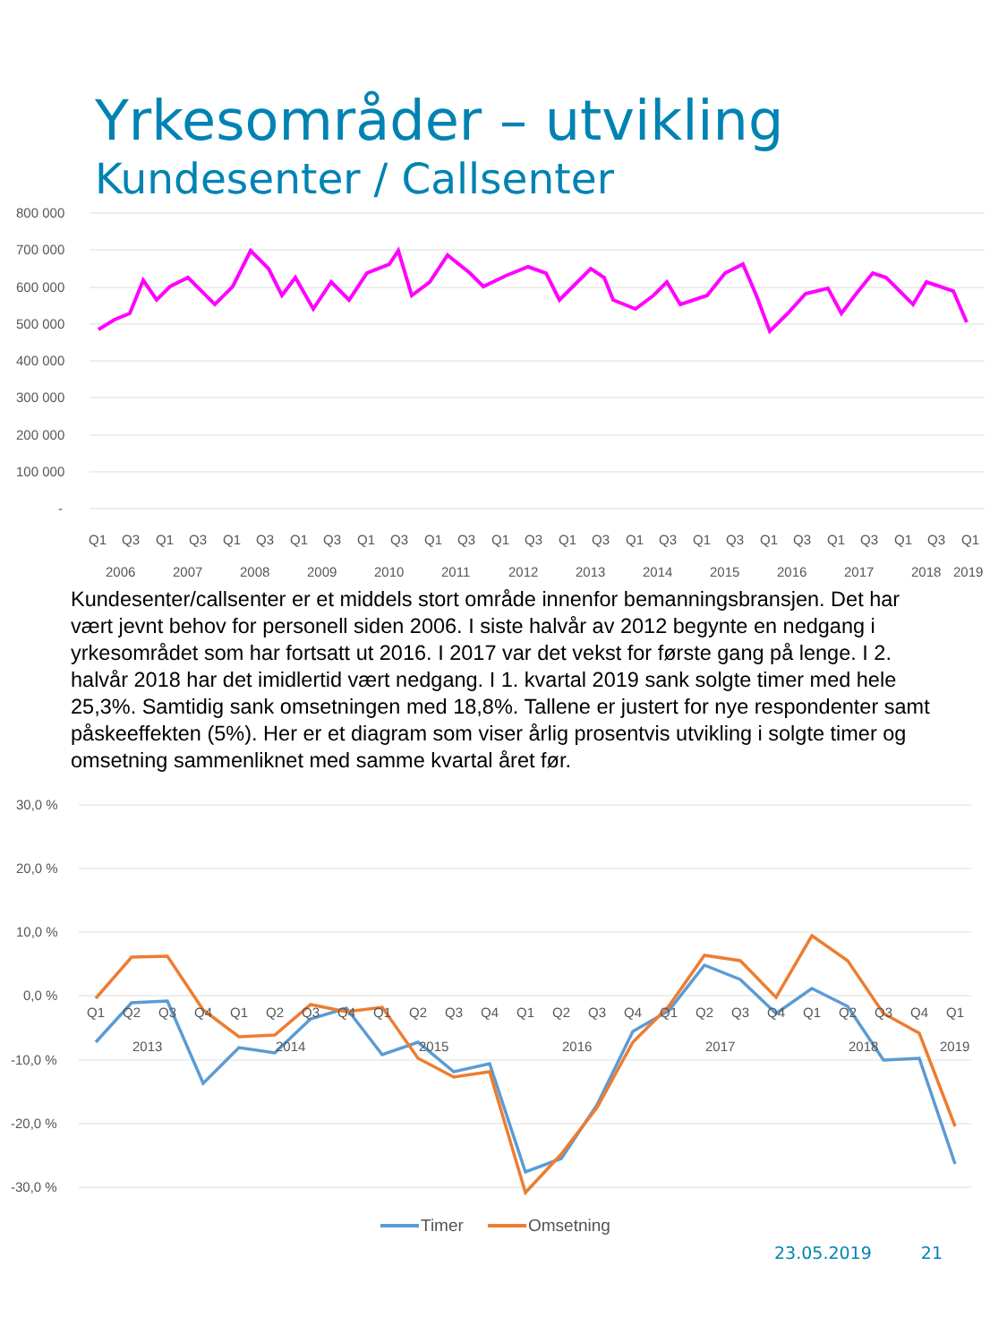Yrkesområder – utvikling
Kundesenter / Callsenter
800 000
700 000
600 000
500 000
400 000
300 000
200 000
100 000
-
Q1
Q3
Q1
Q3
Q1
Q3
Q1
Q3
Q1
Q3
Q1
Q3
Q1
Q3
Q1
Q3
Q1
Q3
Q1
Q3
Q1
Q3
Q1
Q3
Q1
Q3
Q1
2006
2007
2008
2009
2010
2011
2012
2013
2014
2015
2016
2017
2018
2019
Kundesenter/callsenter er et middels stort område innenfor bemanningsbransjen. Det har vært jevnt behov for personell siden 2006. I siste halvår av 2012 begynte en nedgang i yrkesområdet som har fortsatt ut 2016. I 2017 var det vekst for første gang på lenge. I 2. halvår 2018 har det imidlertid vært nedgang. I 1. kvartal 2019 sank solgte timer med hele 25,3%. Samtidig sank omsetningen med 18,8%. Tallene er justert for nye respondenter samt påskeeffekten (5%). Her er et diagram som viser årlig prosentvis utvikling i solgte timer og omsetning sammenliknet med samme kvartal året før.
30,0 %
20,0 %
10,0 %
0,0 %
-10,0 %
-20,0 %
-30,0 %
Q1
Q2
Q3
Q4
Q1
Q2
Q3
Q4
Q1
Q2
Q3
Q4
Q1
Q2
Q3
Q4
Q1
Q2
Q3
Q4
Q1
Q2
Q3
Q4
Q1
2013
2014
2015
2016
2017
2018
2019
Timer
Omsetning
23.05.2019 21